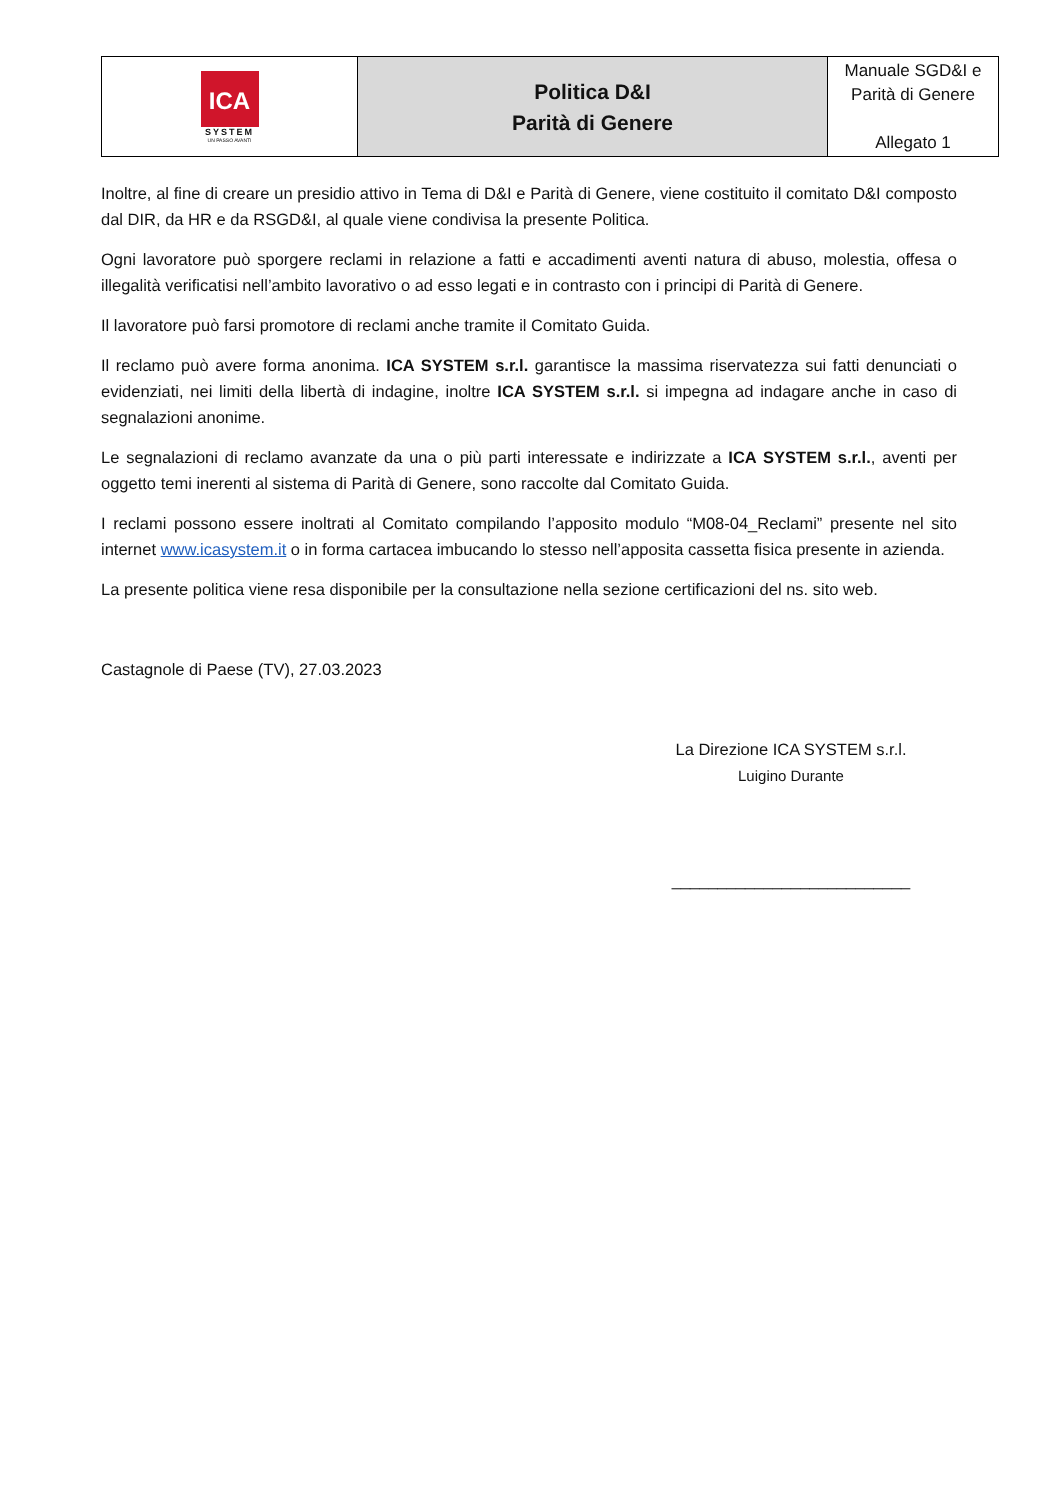| ICA SYSTEM UN PASSO AVANTI | Politica D&I Parità di Genere | Manuale SGD&I e Parità di Genere Allegato 1 |
Inoltre, al fine di creare un presidio attivo in Tema di D&I e Parità di Genere, viene costituito il comitato D&I composto dal DIR, da HR e da RSGD&I, al quale viene condivisa la presente Politica.
Ogni lavoratore può sporgere reclami in relazione a fatti e accadimenti aventi natura di abuso, molestia, offesa o illegalità verificatisi nell’ambito lavorativo o ad esso legati e in contrasto con i principi di Parità di Genere.
Il lavoratore può farsi promotore di reclami anche tramite il Comitato Guida.
Il reclamo può avere forma anonima. ICA SYSTEM s.r.l. garantisce la massima riservatezza sui fatti denunciati o evidenziati, nei limiti della libertà di indagine, inoltre ICA SYSTEM s.r.l. si impegna ad indagare anche in caso di segnalazioni anonime.
Le segnalazioni di reclamo avanzate da una o più parti interessate e indirizzate a ICA SYSTEM s.r.l., aventi per oggetto temi inerenti al sistema di Parità di Genere, sono raccolte dal Comitato Guida.
I reclami possono essere inoltrati al Comitato compilando l’apposito modulo “M08-04_Reclami” presente nel sito internet www.icasystem.it o in forma cartacea imbucando lo stesso nell’apposita cassetta fisica presente in azienda.
La presente politica viene resa disponibile per la consultazione nella sezione certificazioni del ns. sito web.
Castagnole di Paese (TV), 27.03.2023
La Direzione ICA SYSTEM s.r.l.
Luigino Durante
__________________________